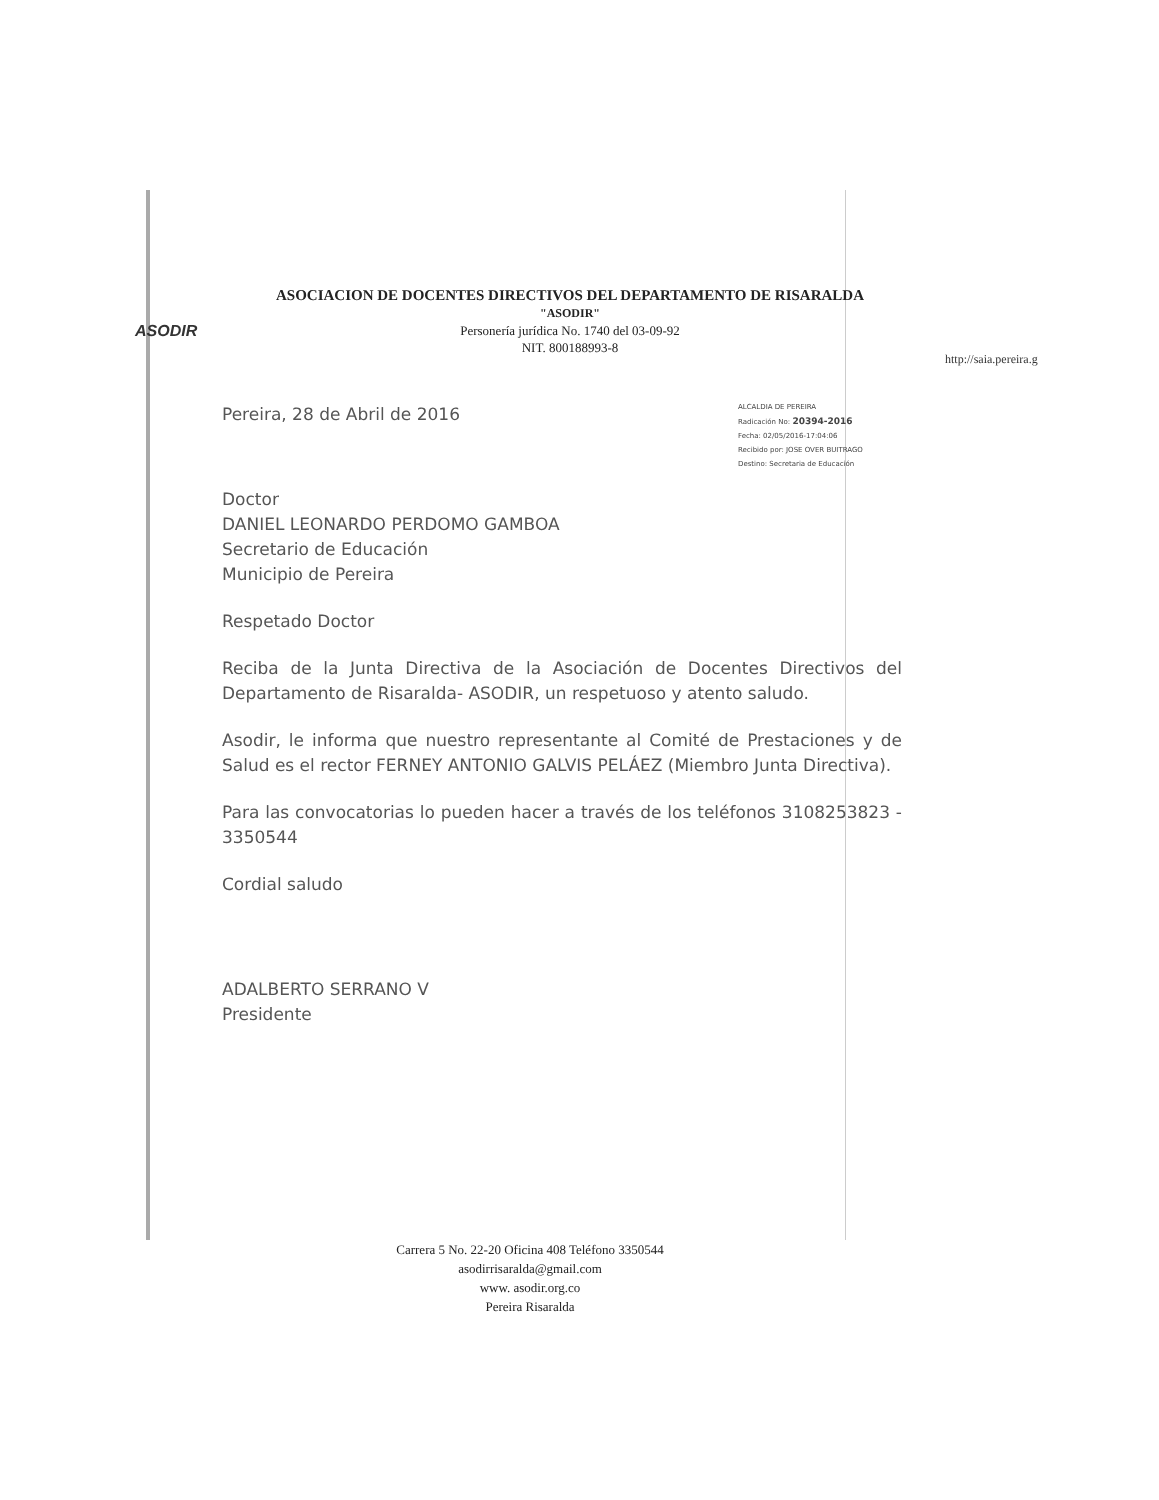ASODIR
ASOCIACION DE DOCENTES DIRECTIVOS DEL DEPARTAMENTO DE RISARALDA
"ASODIR"
Personería jurídica No. 1740 del 03-09-92
NIT. 800188993-8
http://saia.pereira.g
ALCALDIA DE PEREIRA
Radicación No: 20394-2016
Fecha: 02/05/2016-17:04:06
Recibido por: JOSE OVER BUITRAGO
Destino: Secretaria de Educación
Pereira, 28 de Abril de 2016
Doctor
DANIEL LEONARDO PERDOMO GAMBOA
Secretario de Educación
Municipio de Pereira
Respetado Doctor
Reciba de la Junta Directiva de la Asociación de Docentes Directivos del Departamento de Risaralda- ASODIR, un respetuoso y atento saludo.
Asodir, le informa que nuestro representante al Comité de Prestaciones y de Salud es el rector FERNEY ANTONIO GALVIS PELÁEZ (Miembro Junta Directiva).
Para las convocatorias lo pueden hacer a través de los teléfonos 3108253823 - 3350544
Cordial saludo
ADALBERTO SERRANO V
Presidente
Carrera 5 No. 22-20 Oficina 408 Teléfono 3350544
asodirrisaralda@gmail.com
www. asodir.org.co
Pereira Risaralda